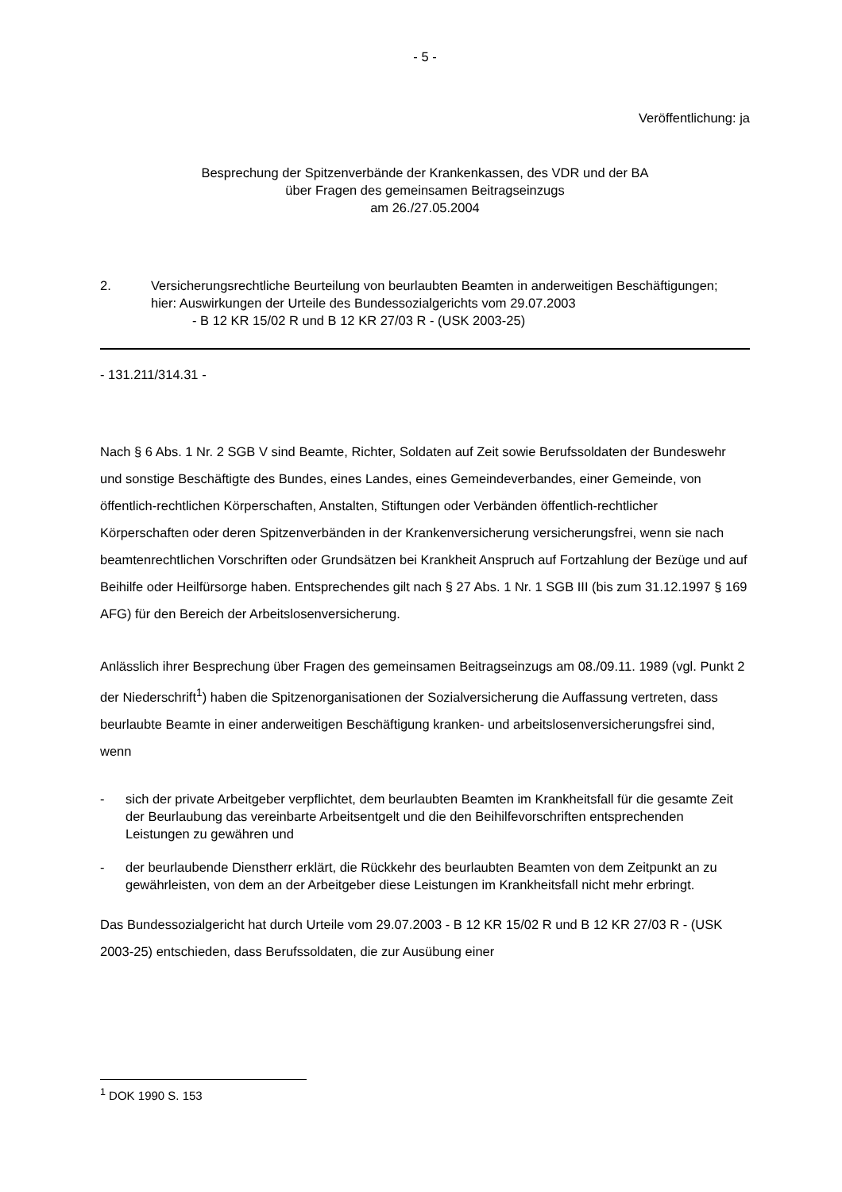- 5 -
Veröffentlichung: ja
Besprechung der Spitzenverbände der Krankenkassen, des VDR und der BA
über Fragen des gemeinsamen Beitragseinzugs
am 26./27.05.2004
2. Versicherungsrechtliche Beurteilung von beurlaubten Beamten in anderweitigen Beschäftigungen;
hier: Auswirkungen der Urteile des Bundessozialgerichts vom 29.07.2003
- B 12 KR 15/02 R und B 12 KR 27/03 R - (USK 2003-25)
- 131.211/314.31 -
Nach § 6 Abs. 1 Nr. 2 SGB V sind Beamte, Richter, Soldaten auf Zeit sowie Berufssoldaten der Bundeswehr und sonstige Beschäftigte des Bundes, eines Landes, eines Gemeindeverbandes, einer Gemeinde, von öffentlich-rechtlichen Körperschaften, Anstalten, Stiftungen oder Verbänden öffentlich-rechtlicher Körperschaften oder deren Spitzenverbänden in der Krankenversicherung versicherungsfrei, wenn sie nach beamtenrechtlichen Vorschriften oder Grundsätzen bei Krankheit Anspruch auf Fortzahlung der Bezüge und auf Beihilfe oder Heilfürsorge haben. Entsprechendes gilt nach § 27 Abs. 1 Nr. 1 SGB III (bis zum 31.12.1997 § 169 AFG) für den Bereich der Arbeitslosenversicherung.
Anlässlich ihrer Besprechung über Fragen des gemeinsamen Beitragseinzugs am 08./09.11. 1989 (vgl. Punkt 2 der Niederschrift<sup>1</sup>) haben die Spitzenorganisationen der Sozialversicherung die Auffassung vertreten, dass beurlaubte Beamte in einer anderweitigen Beschäftigung kranken- und arbeitslosenversicherungsfrei sind, wenn
- sich der private Arbeitgeber verpflichtet, dem beurlaubten Beamten im Krankheitsfall für die gesamte Zeit der Beurlaubung das vereinbarte Arbeitsentgelt und die den Beihilfevorschriften entsprechenden Leistungen zu gewähren und
- der beurlaubende Dienstherr erklärt, die Rückkehr des beurlaubten Beamten von dem Zeitpunkt an zu gewährleisten, von dem an der Arbeitgeber diese Leistungen im Krankheitsfall nicht mehr erbringt.
Das Bundessozialgericht hat durch Urteile vom 29.07.2003 - B 12 KR 15/02 R und B 12 KR 27/03 R - (USK 2003-25) entschieden, dass Berufssoldaten, die zur Ausübung einer
<sup>1</sup> DOK 1990 S. 153